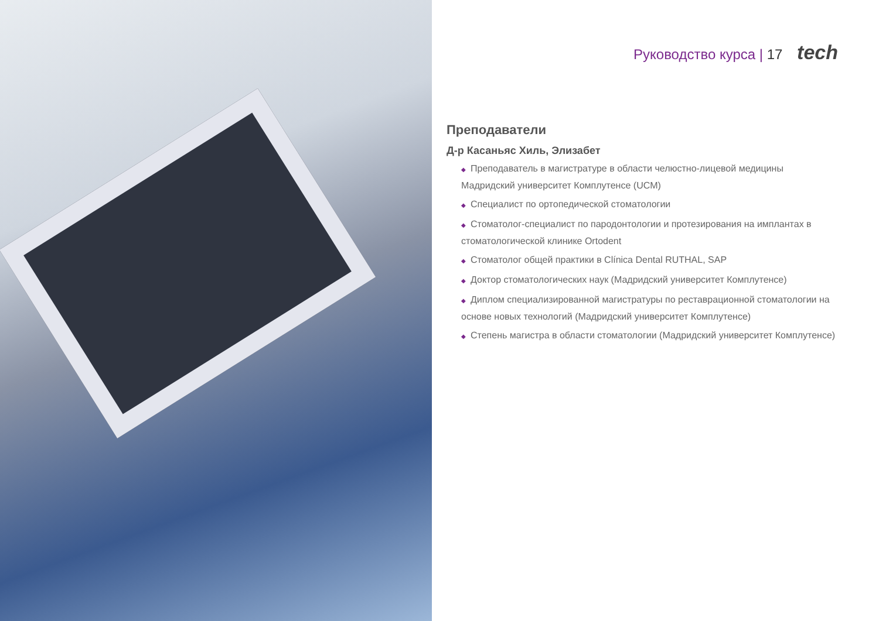Руководство курса | 17 tech
Преподаватели
Д-р Касаньяс Хиль, Элизабет
◆ Преподаватель в магистратуре в области челюстно-лицевой медицины Мадридский университет Комплутенсе (UCM)
◆ Специалист по ортопедической стоматологии
◆ Стоматолог-специалист по пародонтологии и протезирования на имплантах в стоматологической клинике Ortodent
◆ Стоматолог общей практики в Clínica Dental RUTHAL, SAP
◆ Доктор стоматологических наук (Мадридский университет Комплутенсе)
◆ Диплом специализированной магистратуры по реставрационной стоматологии на основе новых технологий (Мадридский университет Комплутенсе)
◆ Степень магистра в области стоматологии (Мадридский университет Комплутенсе)